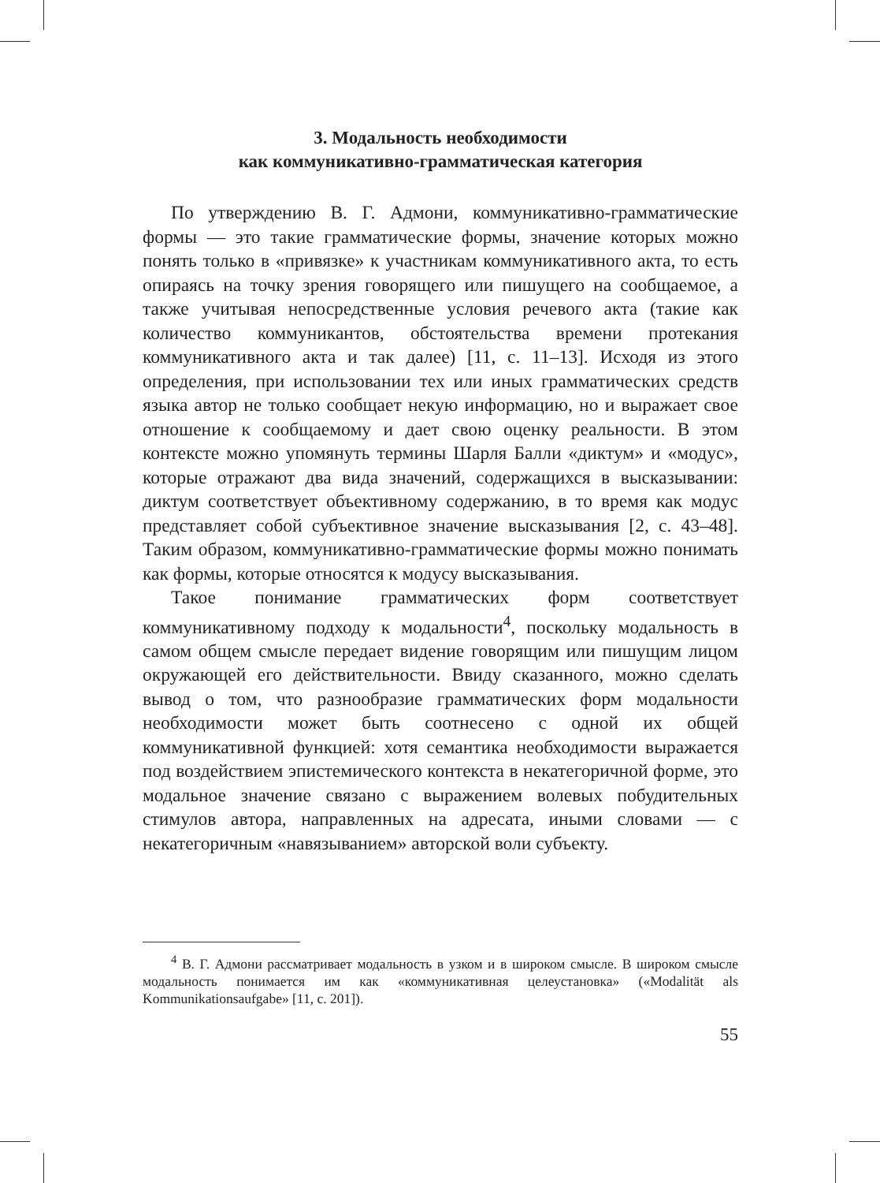3. Модальность необходимости
как коммуникативно-грамматическая категория
По утверждению В. Г. Адмони, коммуникативно-грамматические формы — это такие грамматические формы, значение которых можно понять только в «привязке» к участникам коммуникативного акта, то есть опираясь на точку зрения говорящего или пишущего на сообщаемое, а также учитывая непосредственные условия речевого акта (такие как количество коммуникантов, обстоятельства времени протекания коммуникативного акта и так далее) [11, с. 11–13]. Исходя из этого определения, при использовании тех или иных грамматических средств языка автор не только сообщает некую информацию, но и выражает свое отношение к сообщаемому и дает свою оценку реальности. В этом контексте можно упомянуть термины Шарля Балли «диктум» и «модус», которые отражают два вида значений, содержащихся в высказывании: диктум соответствует объективному содержанию, в то время как модус представляет собой субъективное значение высказывания [2, с. 43–48]. Таким образом, коммуникативно-грамматические формы можно понимать как формы, которые относятся к модусу высказывания.
Такое понимание грамматических форм соответствует коммуникативному подходу к модальности<sup>4</sup>, поскольку модальность в самом общем смысле передает видение говорящим или пишущим лицом окружающей его действительности. Ввиду сказанного, можно сделать вывод о том, что разнообразие грамматических форм модальности необходимости может быть соотнесено с одной их общей коммуникативной функцией: хотя семантика необходимости выражается под воздействием эпистемического контекста в некатегоричной форме, это модальное значение связано с выражением волевых побудительных стимулов автора, направленных на адресата, иными словами — с некатегоричным «навязыванием» авторской воли субъекту.
<sup>4</sup> В. Г. Адмони рассматривает модальность в узком и в широком смысле. В широком смысле модальность понимается им как «коммуникативная целеустановка» («Modalität als Kommunikationsaufgabe» [11, с. 201]).
55